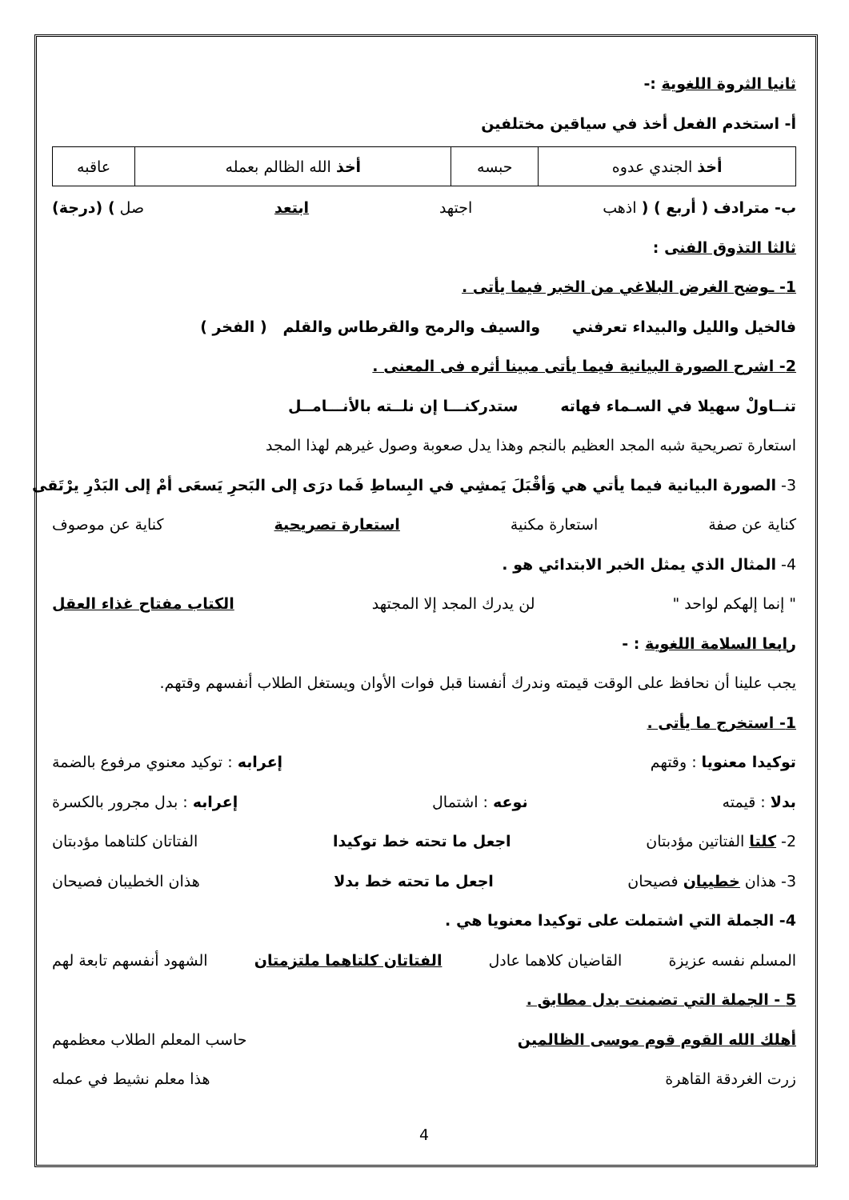ثانيا الثروة اللغوية :-
أ- استخدم الفعل أخذ في سياقين مختلفين
| أخذ الجندي عدوه | حبسه | أخذ الله الظالم بعمله | عاقبه |
ب- مترادف ( أربع ) ( اذهب اجتهد ابتعد صل ) (درجة)
ثالثا التذوق الفنى :
1- ـوضح الغرض البلاغي من الخبر فيما يأتى .
فالخيل والليل والبيداء تعرفني والسيف والرمح والقرطاس والقلم ( الفخر )
2- اشرح الصورة البيانية فيما يأتى مبينا أثره فى المعنى .
تنــاولْ سهيلا في السـماء فهاته ستدركنـــا إن نلــته بالأنـــامــل
استعارة تصريحية شبه المجد العظيم بالنجم وهذا يدل صعوبة وصول غيرهم لهذا المجد
3- الصورة البيانية فيما يأتي هي وَأقْبَلَ يَمشِي في البِساطِ فَما درَى إلى البَحرِ يَسعَى أمْ إلى البَدْرِ يرْتَقى
كناية عن صفة استعارة مكنية استعارة تصريحية كناية عن موصوف
4- المثال الذي يمثل الخبر الابتدائي هو .
" إنما إلهكم لواحد " لن يدرك المجد إلا المجتهد الكتاب مفتاح غذاء العقل
رابعا السلامة اللغوية : -
يجب علينا أن نحافظ على الوقت قيمته وندرك أنفسنا قبل فوات الأوان ويستغل الطلاب أنفسهم وقتهم.
1- استخرج ما يأتى .
توكيدا معنويا : وقتهم إعرابه : توكيد معنوي مرفوع بالضمة
بدلا : قيمته نوعه : اشتمال إعرابه : بدل مجرور بالكسرة
2- كلتا الفتاتين مؤدبتان اجعل ما تحته خط توكيدا الفتاتان كلتاهما مؤدبتان
3- هذان خطيبان فصيحان اجعل ما تحته خط بدلا هذان الخطيبان فصيحان
4- الجملة التي اشتملت على توكيدا معنويا هي .
المسلم نفسه عزيزة القاضيان كلاهما عادل الفتاتان كلتاهما ملتزمتان الشهود أنفسهم تابعة لهم
5 - الجملة التي تضمنت بدل مطابق .
أهلك الله القوم قوم موسى الظالمين حاسب المعلم الطلاب معظمهم
زرت الغردقة القاهرة هذا معلم نشيط في عمله
4